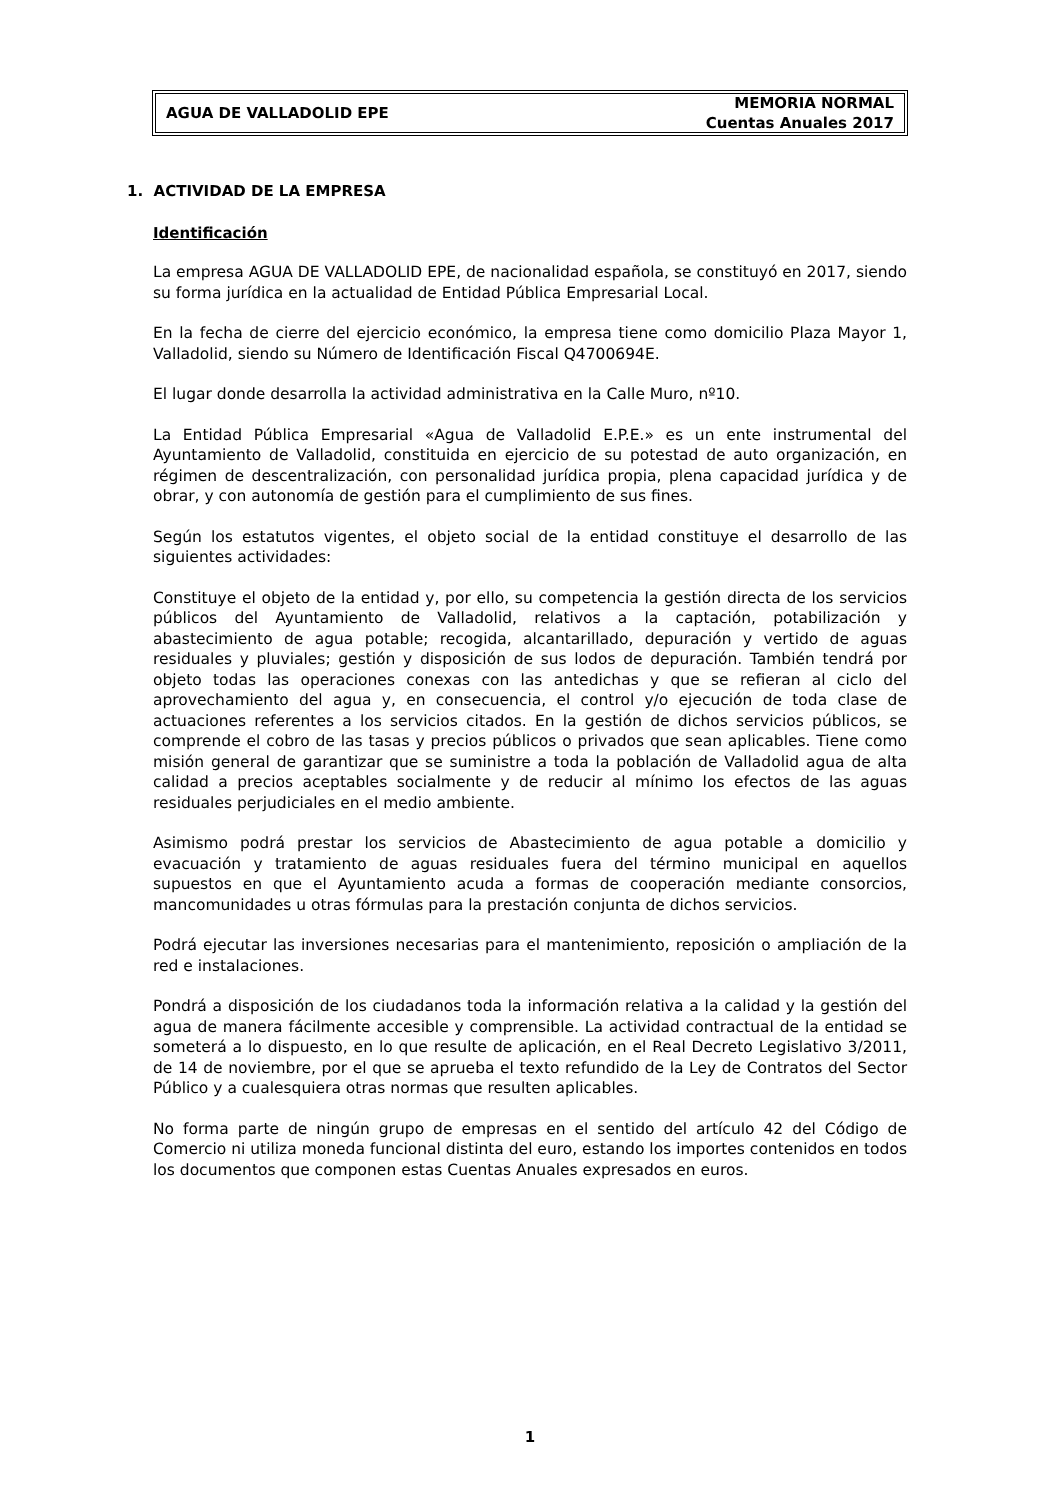AGUA DE VALLADOLID EPE
MEMORIA NORMAL
Cuentas Anuales 2017
1. ACTIVIDAD DE LA EMPRESA
Identificación
La empresa AGUA DE VALLADOLID EPE, de nacionalidad española, se constituyó en 2017, siendo su forma jurídica en la actualidad de Entidad Pública Empresarial Local.
En la fecha de cierre del ejercicio económico, la empresa tiene como domicilio Plaza Mayor 1, Valladolid, siendo su Número de Identificación Fiscal Q4700694E.
El lugar donde desarrolla la actividad administrativa en la Calle Muro, nº10.
La Entidad Pública Empresarial «Agua de Valladolid E.P.E.» es un ente instrumental del Ayuntamiento de Valladolid, constituida en ejercicio de su potestad de auto organización, en régimen de descentralización, con personalidad jurídica propia, plena capacidad jurídica y de obrar, y con autonomía de gestión para el cumplimiento de sus fines.
Según los estatutos vigentes, el objeto social de la entidad constituye el desarrollo de las siguientes actividades:
Constituye el objeto de la entidad y, por ello, su competencia la gestión directa de los servicios públicos del Ayuntamiento de Valladolid, relativos a la captación, potabilización y abastecimiento de agua potable; recogida, alcantarillado, depuración y vertido de aguas residuales y pluviales; gestión y disposición de sus lodos de depuración. También tendrá por objeto todas las operaciones conexas con las antedichas y que se refieran al ciclo del aprovechamiento del agua y, en consecuencia, el control y/o ejecución de toda clase de actuaciones referentes a los servicios citados. En la gestión de dichos servicios públicos, se comprende el cobro de las tasas y precios públicos o privados que sean aplicables. Tiene como misión general de garantizar que se suministre a toda la población de Valladolid agua de alta calidad a precios aceptables socialmente y de reducir al mínimo los efectos de las aguas residuales perjudiciales en el medio ambiente.
Asimismo podrá prestar los servicios de Abastecimiento de agua potable a domicilio y evacuación y tratamiento de aguas residuales fuera del término municipal en aquellos supuestos en que el Ayuntamiento acuda a formas de cooperación mediante consorcios, mancomunidades u otras fórmulas para la prestación conjunta de dichos servicios.
Podrá ejecutar las inversiones necesarias para el mantenimiento, reposición o ampliación de la red e instalaciones.
Pondrá a disposición de los ciudadanos toda la información relativa a la calidad y la gestión del agua de manera fácilmente accesible y comprensible. La actividad contractual de la entidad se someterá a lo dispuesto, en lo que resulte de aplicación, en el Real Decreto Legislativo 3/2011, de 14 de noviembre, por el que se aprueba el texto refundido de la Ley de Contratos del Sector Público y a cualesquiera otras normas que resulten aplicables.
No forma parte de ningún grupo de empresas en el sentido del artículo 42 del Código de Comercio ni utiliza moneda funcional distinta del euro, estando los importes contenidos en todos los documentos que componen estas Cuentas Anuales expresados en euros.
1